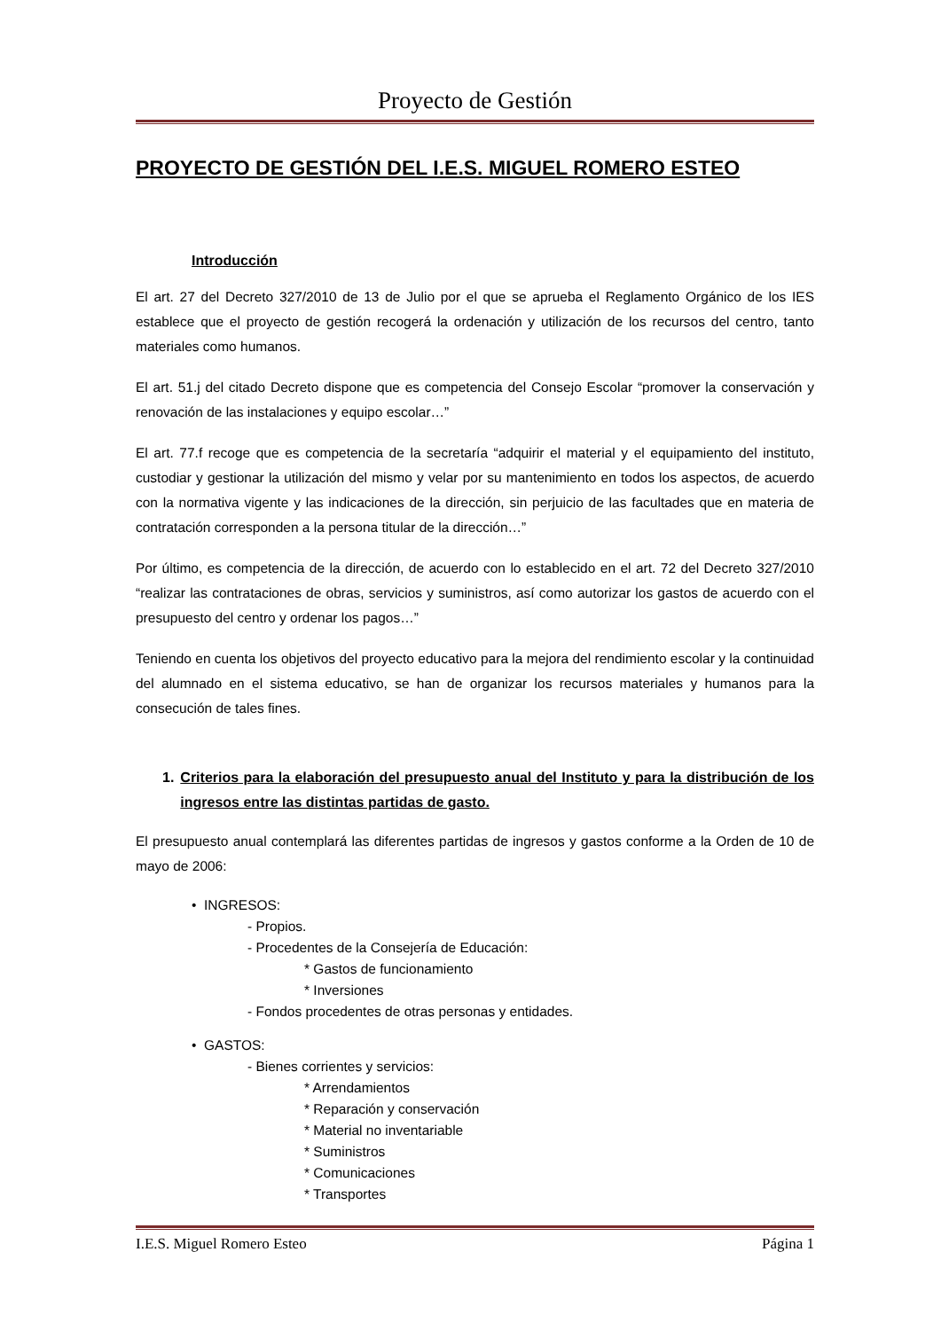Proyecto de Gestión
PROYECTO DE GESTIÓN DEL I.E.S. MIGUEL ROMERO ESTEO
Introducción
El art. 27 del Decreto 327/2010 de 13 de Julio por el que se aprueba el Reglamento Orgánico de los IES establece que el proyecto de gestión recogerá la ordenación y utilización de los recursos del centro, tanto materiales como humanos.
El art. 51.j del citado Decreto dispone que es competencia del Consejo Escolar “promover la conservación y renovación de las instalaciones y equipo escolar…”
El art. 77.f recoge que es competencia de la secretaría “adquirir el material y el equipamiento del instituto, custodiar y gestionar la utilización del mismo y velar por su mantenimiento en todos los aspectos, de acuerdo con la normativa vigente y las indicaciones de la dirección, sin perjuicio de las facultades que en materia de contratación corresponden a la persona titular de la dirección…”
Por último, es competencia de la dirección, de acuerdo con lo establecido en el art. 72 del Decreto 327/2010 “realizar las contrataciones de obras, servicios y suministros, así como autorizar los gastos de acuerdo con el presupuesto del centro y ordenar los pagos…”
Teniendo en cuenta los objetivos del proyecto educativo para la mejora del rendimiento escolar y la continuidad del alumnado en el sistema educativo, se han de organizar los recursos materiales y humanos para la consecución de tales fines.
1. Criterios para la elaboración del presupuesto anual del Instituto y para la distribución de los ingresos entre las distintas partidas de gasto.
El presupuesto anual contemplará las diferentes partidas de ingresos y gastos conforme a la Orden de 10 de mayo de 2006:
• INGRESOS:
- Propios.
- Procedentes de la Consejería de Educación:
* Gastos de funcionamiento
* Inversiones
- Fondos procedentes de otras personas y entidades.
• GASTOS:
- Bienes corrientes y servicios:
* Arrendamientos
* Reparación y conservación
* Material no inventariable
* Suministros
* Comunicaciones
* Transportes
I.E.S. Miguel Romero Esteo Página 1